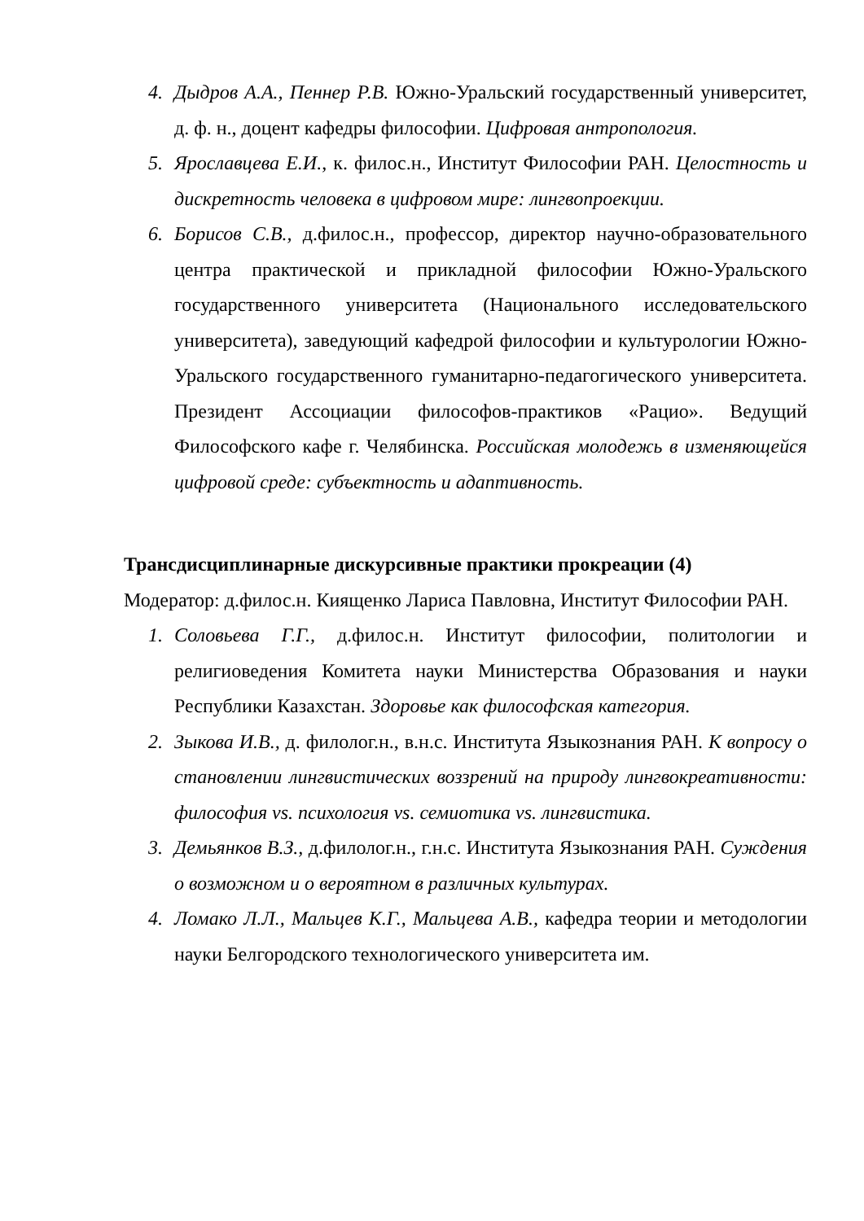4. Дыдров А.А., Пеннер Р.В. Южно-Уральский государственный университет, д. ф. н., доцент кафедры философии. Цифровая антропология.
5. Ярославцева Е.И., к. филос.н., Институт Философии РАН. Целостность и дискретность человека в цифровом мире: лингвопроекции.
6. Борисов С.В., д.филос.н., профессор, директор научно-образовательного центра практической и прикладной философии Южно-Уральского государственного университета (Национального исследовательского университета), заведующий кафедрой философии и культурологии Южно-Уральского государственного гуманитарно-педагогического университета. Президент Ассоциации философов-практиков «Рацио». Ведущий Философского кафе г. Челябинска. Российская молодежь в изменяющейся цифровой среде: субъектность и адаптивность.
Трансдисциплинарные дискурсивные практики прокреации (4)
Модератор: д.филос.н. Киященко Лариса Павловна, Институт Философии РАН.
1. Соловьева Г.Г., д.филос.н. Институт философии, политологии и религиоведения Комитета науки Министерства Образования и науки Республики Казахстан. Здоровье как философская категория.
2. Зыкова И.В., д. филолог.н., в.н.с. Института Языкознания РАН. К вопросу о становлении лингвистических воззрений на природу лингвокреативности: философия vs. психология vs. семиотика vs. лингвистика.
3. Демьянков В.З., д.филолог.н., г.н.с. Института Языкознания РАН. Суждения о возможном и о вероятном в различных культурах.
4. Ломако Л.Л., Мальцев К.Г., Мальцева А.В., кафедра теории и методологии науки Белгородского технологического университета им.